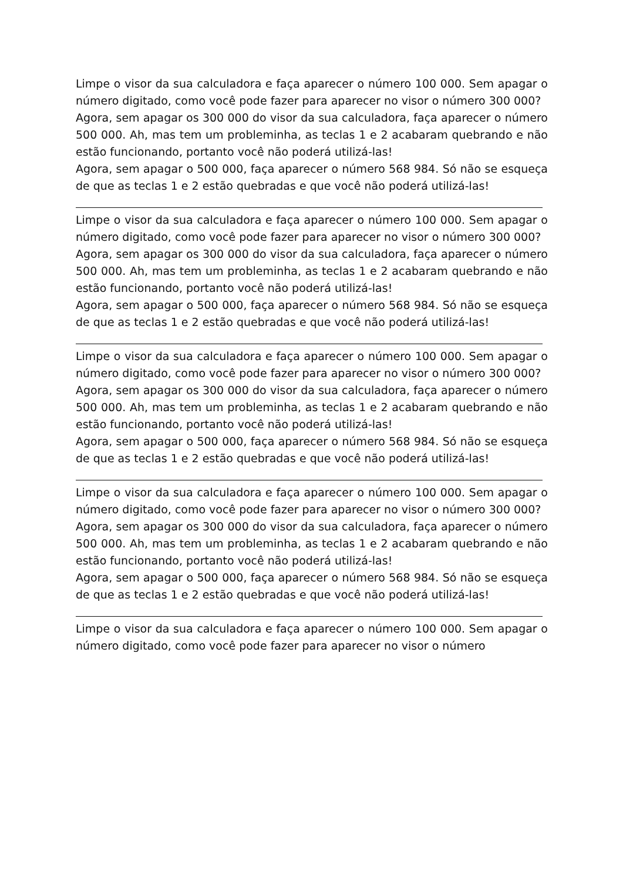Limpe o visor da sua calculadora e faça aparecer o número 100 000. Sem apagar o número digitado, como você pode fazer para aparecer no visor o número 300 000?
Agora, sem apagar os 300 000 do visor da sua calculadora, faça aparecer o número 500 000. Ah, mas tem um probleminha, as teclas 1 e 2 acabaram quebrando e não estão funcionando, portanto você não poderá utilizá-las!
Agora, sem apagar o 500 000, faça aparecer o número 568 984. Só não se esqueça de que as teclas 1 e 2 estão quebradas e que você não poderá utilizá-las!
Limpe o visor da sua calculadora e faça aparecer o número 100 000. Sem apagar o número digitado, como você pode fazer para aparecer no visor o número 300 000?
Agora, sem apagar os 300 000 do visor da sua calculadora, faça aparecer o número 500 000. Ah, mas tem um probleminha, as teclas 1 e 2 acabaram quebrando e não estão funcionando, portanto você não poderá utilizá-las!
Agora, sem apagar o 500 000, faça aparecer o número 568 984. Só não se esqueça de que as teclas 1 e 2 estão quebradas e que você não poderá utilizá-las!
Limpe o visor da sua calculadora e faça aparecer o número 100 000. Sem apagar o número digitado, como você pode fazer para aparecer no visor o número 300 000?
Agora, sem apagar os 300 000 do visor da sua calculadora, faça aparecer o número 500 000. Ah, mas tem um probleminha, as teclas 1 e 2 acabaram quebrando e não estão funcionando, portanto você não poderá utilizá-las!
Agora, sem apagar o 500 000, faça aparecer o número 568 984. Só não se esqueça de que as teclas 1 e 2 estão quebradas e que você não poderá utilizá-las!
Limpe o visor da sua calculadora e faça aparecer o número 100 000. Sem apagar o número digitado, como você pode fazer para aparecer no visor o número 300 000?
Agora, sem apagar os 300 000 do visor da sua calculadora, faça aparecer o número 500 000. Ah, mas tem um probleminha, as teclas 1 e 2 acabaram quebrando e não estão funcionando, portanto você não poderá utilizá-las!
Agora, sem apagar o 500 000, faça aparecer o número 568 984. Só não se esqueça de que as teclas 1 e 2 estão quebradas e que você não poderá utilizá-las!
Limpe o visor da sua calculadora e faça aparecer o número 100 000. Sem apagar o número digitado, como você pode fazer para aparecer no visor o número